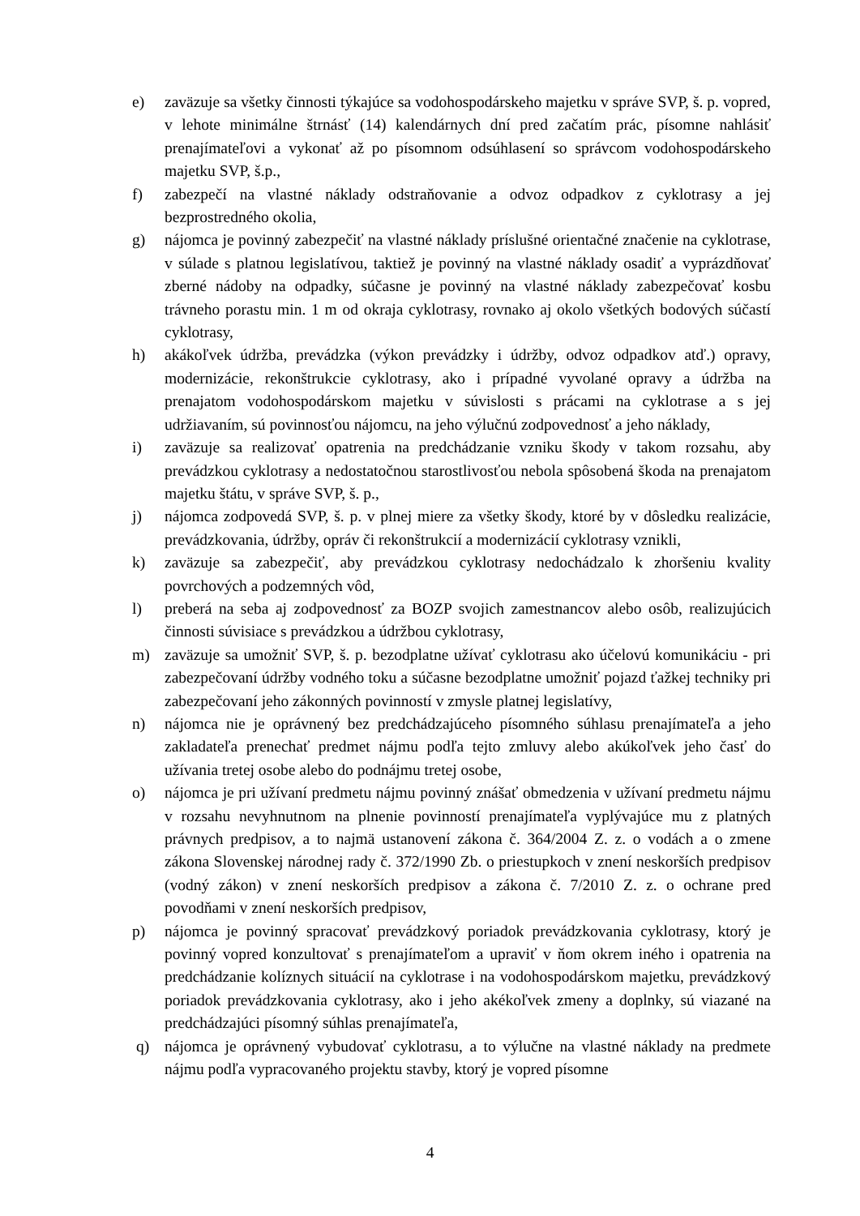e) zaväzuje sa všetky činnosti týkajúce sa vodohospodárskeho majetku v správe SVP, š. p. vopred, v lehote minimálne štrnásť (14) kalendárnych dní pred začatím prác, písomne nahlásiť prenajímateľovi a vykonať až po písomnom odsúhlasení so správcom vodohospodárskeho majetku SVP, š.p.,
f) zabezpečí na vlastné náklady odstraňovanie a odvoz odpadkov z cyklotrasy a jej bezprostredného okolia,
g) nájomca je povinný zabezpečiť na vlastné náklady príslušné orientačné značenie na cyklotrase, v súlade s platnou legislatívou, taktiež je povinný na vlastné náklady osadiť a vyprázdňovať zberné nádoby na odpadky, súčasne je povinný na vlastné náklady zabezpečovať kosbu trávneho porastu min. 1 m od okraja cyklotrasy, rovnako aj okolo všetkých bodových súčastí cyklotrasy,
h) akákoľvek údržba, prevádzka (výkon prevádzky i údržby, odvoz odpadkov atď.) opravy, modernizácie, rekonštrukcie cyklotrasy, ako i prípadné vyvolané opravy a údržba na prenajatom vodohospodárskom majetku v súvislosti s prácami na cyklotrase a s jej udržiavaním, sú povinnosťou nájomcu, na jeho výlučnú zodpovednosť a jeho náklady,
i) zaväzuje sa realizovať opatrenia na predchádzanie vzniku škody v takom rozsahu, aby prevádzkou cyklotrasy a nedostatočnou starostlivosťou nebola spôsobená škoda na prenajatom majetku štátu, v správe SVP, š. p.,
j) nájomca zodpovedá SVP, š. p. v plnej miere za všetky škody, ktoré by v dôsledku realizácie, prevádzkovania, údržby, opráv či rekonštrukcií a modernizácií cyklotrasy vznikli,
k) zaväzuje sa zabezpečiť, aby prevádzkou cyklotrasy nedochádzalo k zhoršeniu kvality povrchových a podzemných vôd,
l) preberá na seba aj zodpovednosť za BOZP svojich zamestnancov alebo osôb, realizujúcich činnosti súvisiace s prevádzkou a údržbou cyklotrasy,
m) zaväzuje sa umožniť SVP, š. p. bezodplatne užívať cyklotrasu ako účelovú komunikáciu - pri zabezpečovaní údržby vodného toku a súčasne bezodplatne umožniť pojazd ťažkej techniky pri zabezpečovaní jeho zákonných povinností v zmysle platnej legislatívy,
n) nájomca nie je oprávnený bez predchádzajúceho písomného súhlasu prenajímateľa a jeho zakladateľa prenechať predmet nájmu podľa tejto zmluvy alebo akúkoľvek jeho časť do užívania tretej osobe alebo do podnájmu tretej osobe,
o) nájomca je pri užívaní predmetu nájmu povinný znášať obmedzenia v užívaní predmetu nájmu v rozsahu nevyhnutnom na plnenie povinností prenajímateľa vyplývajúce mu z platných právnych predpisov, a to najmä ustanovení zákona č. 364/2004 Z. z. o vodách a o zmene zákona Slovenskej národnej rady č. 372/1990 Zb. o priestupkoch v znení neskorších predpisov (vodný zákon) v znení neskorších predpisov a zákona č. 7/2010 Z. z. o ochrane pred povodňami v znení neskorších predpisov,
p) nájomca je povinný spracovať prevádzkový poriadok prevádzkovania cyklotrasy, ktorý je povinný vopred konzultovať s prenajímateľom a upraviť v ňom okrem iného i opatrenia na predchádzanie kolíznych situácií na cyklotrase i na vodohospodárskom majetku, prevádzkový poriadok prevádzkovania cyklotrasy, ako i jeho akékoľvek zmeny a doplnky, sú viazané na predchádzajúci písomný súhlas prenajímateľa,
q) nájomca je oprávnený vybudovať cyklotrasu, a to výlučne na vlastné náklady na predmete nájmu podľa vypracovaného projektu stavby, ktorý je vopred písomne
4